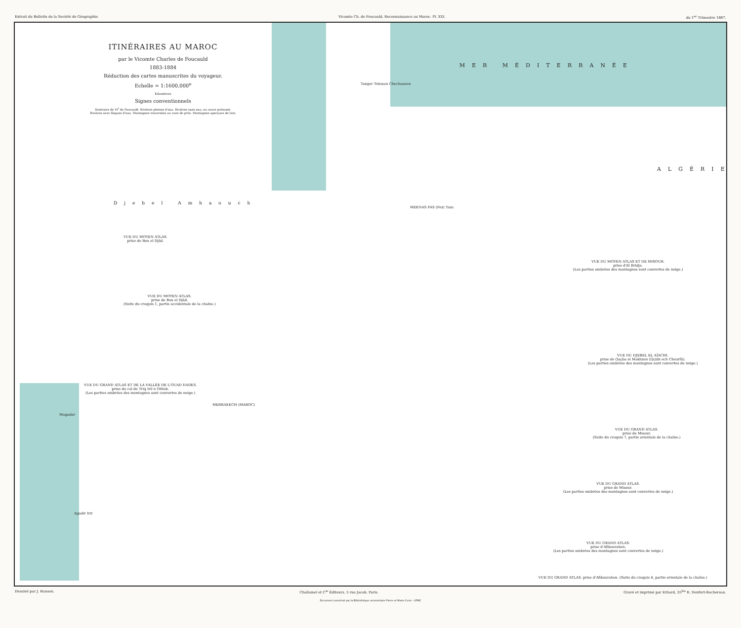Extrait du Bulletin de la Société de Géographie Vicomte Ch. de Foucauld, Reconnaissance au Maroc. Pl. XXI. du 1<sup>er</sup> Trimestre 1887.
ITINÉRAIRES AU MAROC
par le Vicomte Charles de Foucauld
1883-1884
Réduction des cartes manuscrites du voyageur.
Echelle = 1:1600,000<sup>e</sup>
Kilomètres
Signes conventionnels
Itinéraire de M<sup>r</sup> de Foucauld. Rivières pleines d'eau. Rivières sans eau, ou cours présumé. Rivières avec flaques d'eau. Montagnes traversées ou vues de près. Montagnes aperçues de loin.
MER MÉDITERRANÉE
ALGÉRIE
Djebel Amhaouch
VUE DU MOYEN ATLAS.
prise de Bou el Djâd.
VUE DU MOYEN ATLAS.
prise de Bou el Djâd.
(Suite du croquis 1, partie occidentale de la chaîne.)
VUE DU GRAND ATLAS ET DE LA VALLÉE DE L'OUAD DADES.
prise du col de Triq Iril n Oittob.
(Les parties ombrées des montagnes sont couvertes de neige.)
VUE DU MOYEN ATLAS ET DE MISOUR.
prise d'El Bridja.
(Les parties ombrées des montagnes sont couvertes de neige.)
VUE DU DJEBEL EL AÏACHI.
prise de Qaçba el Makhzen (Qçâbi ech Cheurfâ).
(Les parties ombrées des montagnes sont couvertes de neige.)
VUE DU GRAND ATLAS.
prise de Misour.
(Suite du croquis 7, partie orientale de la chaîne.)
VUE DU GRAND ATLAS.
prise de Misour.
(Les parties ombrées des montagnes sont couvertes de neige.)
VUE DU GRAND ATLAS.
prise d'Afikourahen.
(Les parties ombrées des montagnes sont couvertes de neige.)
VUE DU GRAND ATLAS. prise d'Afikourahen. (Suite du croquis 4, partie orientale de la chaîne.)
Tanger Tetouan Chechaouen
MEKNAS FAS (Fez) Taza
MERRAKECH (MAROC)
Mogador
Agadir Irir
Dessiné par J. Hansen. Challamel et C<sup>ie</sup> Éditeurs. 5 rue Jacob. Paris. Gravé et imprimé par Erhard, 35<sup>bis</sup> R. Denfert-Rochereau.
Document numérisé par la Bibliothèque universitaire Pierre et Marie Curie - UPMC